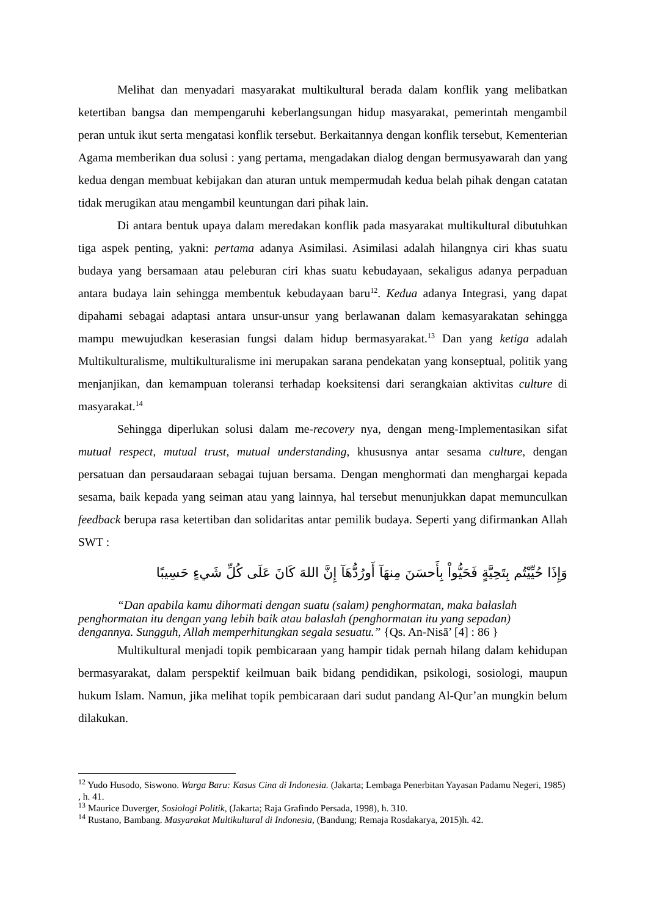Melihat dan menyadari masyarakat multikultural berada dalam konflik yang melibatkan ketertiban bangsa dan mempengaruhi keberlangsungan hidup masyarakat, pemerintah mengambil peran untuk ikut serta mengatasi konflik tersebut. Berkaitannya dengan konflik tersebut, Kementerian Agama memberikan dua solusi : yang pertama, mengadakan dialog dengan bermusyawarah dan yang kedua dengan membuat kebijakan dan aturan untuk mempermudah kedua belah pihak dengan catatan tidak merugikan atau mengambil keuntungan dari pihak lain.
Di antara bentuk upaya dalam meredakan konflik pada masyarakat multikultural dibutuhkan tiga aspek penting, yakni: pertama adanya Asimilasi. Asimilasi adalah hilangnya ciri khas suatu budaya yang bersamaan atau peleburan ciri khas suatu kebudayaan, sekaligus adanya perpaduan antara budaya lain sehingga membentuk kebudayaan baru<sup>12</sup>. Kedua adanya Integrasi, yang dapat dipahami sebagai adaptasi antara unsur-unsur yang berlawanan dalam kemasyarakatan sehingga mampu mewujudkan keserasian fungsi dalam hidup bermasyarakat.<sup>13</sup> Dan yang ketiga adalah Multikulturalisme, multikulturalisme ini merupakan sarana pendekatan yang konseptual, politik yang menjanjikan, dan kemampuan toleransi terhadap koeksitensi dari serangkaian aktivitas culture di masyarakat.<sup>14</sup>
Sehingga diperlukan solusi dalam me-recovery nya, dengan meng-Implementasikan sifat mutual respect, mutual trust, mutual understanding, khususnya antar sesama culture, dengan persatuan dan persaudaraan sebagai tujuan bersama. Dengan menghormati dan menghargai kepada sesama, baik kepada yang seiman atau yang lainnya, hal tersebut menunjukkan dapat memunculkan feedback berupa rasa ketertiban dan solidaritas antar pemilik budaya. Seperti yang difirmankan Allah SWT :
وَإِذَا حُيِّيْتُم بِتَحِيَّةٍ فَحَيُّواْ بِأَحسَنَ مِنهَآ أَورُدُّهَآ إِنَّ اللهَ كَانَ عَلَى كُلِّ شَيءٍ حَسِيبًا
“Dan apabila kamu dihormati dengan suatu (salam) penghormatan, maka balaslah penghormatan itu dengan yang lebih baik atau balaslah (penghormatan itu yang sepadan) dengannya. Sungguh, Allah memperhitungkan segala sesuatu.” {Qs. An-Nisā’ [4] : 86 }
Multikultural menjadi topik pembicaraan yang hampir tidak pernah hilang dalam kehidupan bermasyarakat, dalam perspektif keilmuan baik bidang pendidikan, psikologi, sosiologi, maupun hukum Islam. Namun, jika melihat topik pembicaraan dari sudut pandang Al-Qur’an mungkin belum dilakukan.
<sup>12</sup> Yudo Husodo, Siswono. Warga Baru: Kasus Cina di Indonesia. (Jakarta; Lembaga Penerbitan Yayasan Padamu Negeri, 1985) , h. 41.
<sup>13</sup> Maurice Duverger, Sosiologi Politik, (Jakarta; Raja Grafindo Persada, 1998), h. 310.
<sup>14</sup> Rustano, Bambang. Masyarakat Multikultural di Indonesia, (Bandung; Remaja Rosdakarya, 2015)h. 42.